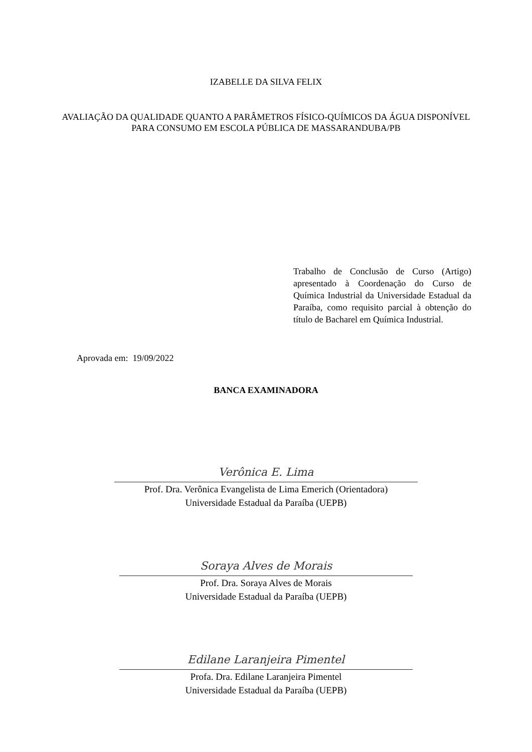IZABELLE DA SILVA FELIX
AVALIAÇÃO DA QUALIDADE QUANTO A PARÂMETROS FÍSICO-QUÍMICOS DA ÁGUA DISPONÍVEL PARA CONSUMO EM ESCOLA PÚBLICA DE MASSARANDUBA/PB
Trabalho de Conclusão de Curso (Artigo) apresentado à Coordenação do Curso de Química Industrial da Universidade Estadual da Paraíba, como requisito parcial à obtenção do título de Bacharel em Química Industrial.
Aprovada em: 19/09/2022
BANCA EXAMINADORA
Verônica E. Lima
Prof. Dra. Verônica Evangelista de Lima Emerich (Orientadora)
Universidade Estadual da Paraíba (UEPB)
Soraya Alves de Morais
Prof. Dra. Soraya Alves de Morais
Universidade Estadual da Paraíba (UEPB)
Edilane Laranjeira Pimentel
Profa. Dra. Edilane Laranjeira Pimentel
Universidade Estadual da Paraíba (UEPB)